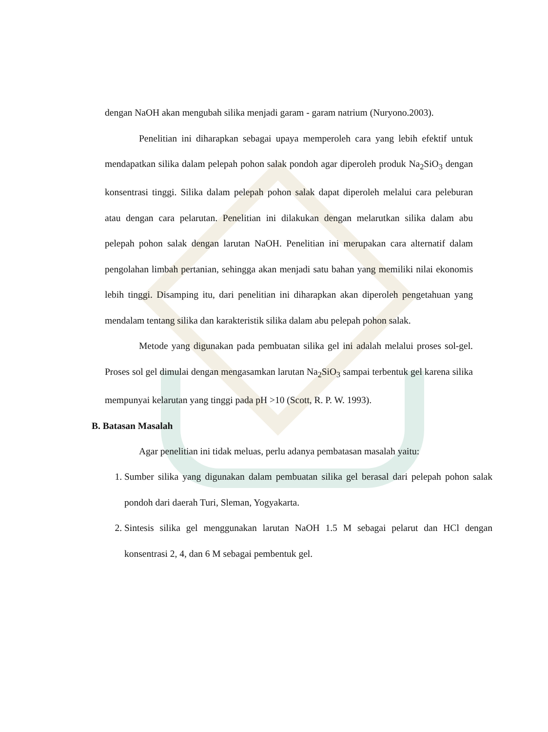dengan NaOH akan mengubah silika menjadi garam - garam natrium (Nuryono.2003).
Penelitian ini diharapkan sebagai upaya memperoleh cara yang lebih efektif untuk mendapatkan silika dalam pelepah pohon salak pondoh agar diperoleh produk Na<sub>2</sub>SiO<sub>3</sub> dengan konsentrasi tinggi. Silika dalam pelepah pohon salak dapat diperoleh melalui cara peleburan atau dengan cara pelarutan. Penelitian ini dilakukan dengan melarutkan silika dalam abu pelepah pohon salak dengan larutan NaOH. Penelitian ini merupakan cara alternatif dalam pengolahan limbah pertanian, sehingga akan menjadi satu bahan yang memiliki nilai ekonomis lebih tinggi. Disamping itu, dari penelitian ini diharapkan akan diperoleh pengetahuan yang mendalam tentang silika dan karakteristik silika dalam abu pelepah pohon salak.
Metode yang digunakan pada pembuatan silika gel ini adalah melalui proses sol-gel. Proses sol gel dimulai dengan mengasamkan larutan Na<sub>2</sub>SiO<sub>3</sub> sampai terbentuk gel karena silika mempunyai kelarutan yang tinggi pada pH >10 (Scott, R. P. W. 1993).
B. Batasan Masalah
Agar penelitian ini tidak meluas, perlu adanya pembatasan masalah yaitu:
1. Sumber silika yang digunakan dalam pembuatan silika gel berasal dari pelepah pohon salak pondoh dari daerah Turi, Sleman, Yogyakarta.
2. Sintesis silika gel menggunakan larutan NaOH 1.5 M sebagai pelarut dan HCl dengan konsentrasi 2, 4, dan 6 M sebagai pembentuk gel.